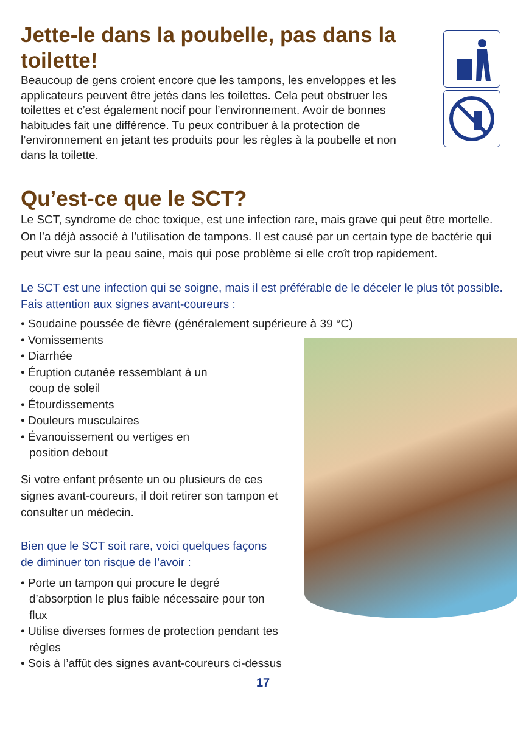Jette-le dans la poubelle, pas dans la toilette!
Beaucoup de gens croient encore que les tampons, les enveloppes et les applicateurs peuvent être jetés dans les toilettes. Cela peut obstruer les toilettes et c’est également nocif pour l’environnement. Avoir de bonnes habitudes fait une différence. Tu peux contribuer à la protection de l’environnement en jetant tes produits pour les règles à la poubelle et non dans la toilette.
Qu’est-ce que le SCT?
Le SCT, syndrome de choc toxique, est une infection rare, mais grave qui peut être mortelle. On l’a déjà associé à l’utilisation de tampons. Il est causé par un certain type de bactérie qui peut vivre sur la peau saine, mais qui pose problème si elle croît trop rapidement.
Le SCT est une infection qui se soigne, mais il est préférable de le déceler le plus tôt possible. Fais attention aux signes avant-coureurs :
• Soudaine poussée de fièvre (généralement supérieure à 39 °C)
• Vomissements
• Diarrhée
• Éruption cutanée ressemblant à un coup de soleil
• Étourdissements
• Douleurs musculaires
• Évanouissement ou vertiges en position debout
Si votre enfant présente un ou plusieurs de ces signes avant-coureurs, il doit retirer son tampon et consulter un médecin.
Bien que le SCT soit rare, voici quelques façons de diminuer ton risque de l’avoir :
• Porte un tampon qui procure le degré d’absorption le plus faible nécessaire pour ton flux
• Utilise diverses formes de protection pendant tes règles
• Sois à l’affût des signes avant-coureurs ci-dessus
17